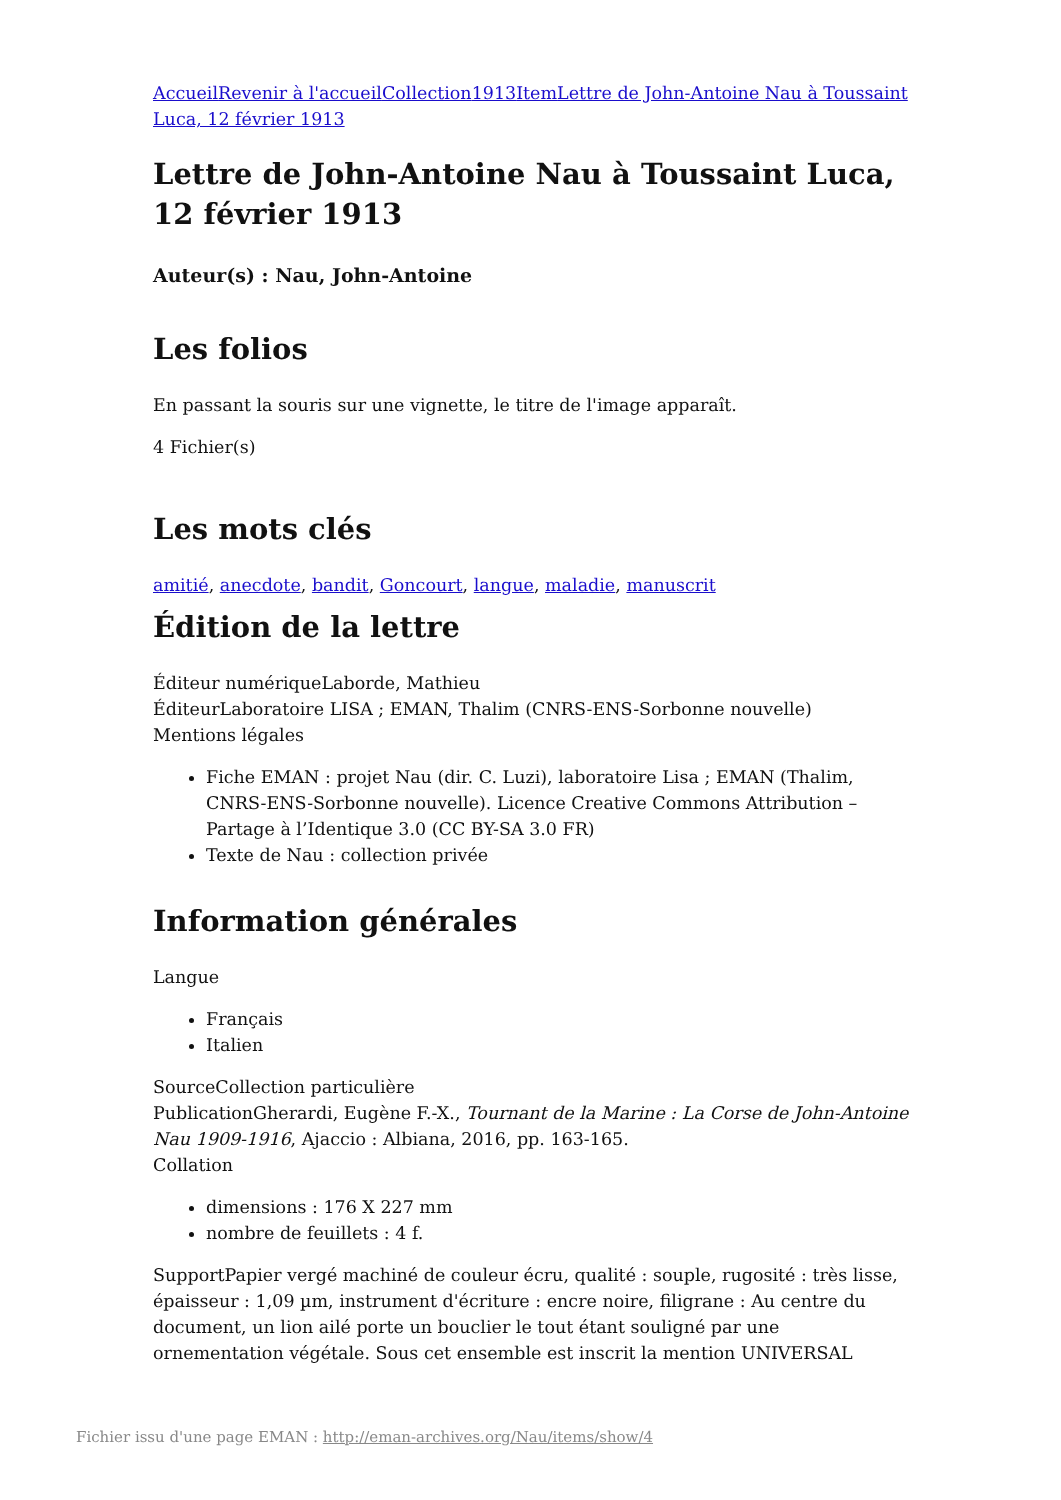Accueil Revenir à l'accueil Collection 1913 Item Lettre de John-Antoine Nau à Toussaint Luca, 12 février 1913
Lettre de John-Antoine Nau à Toussaint Luca, 12 février 1913
Auteur(s) : Nau, John-Antoine
Les folios
En passant la souris sur une vignette, le titre de l'image apparaît.
4 Fichier(s)
Les mots clés
amitié, anecdote, bandit, Goncourt, langue, maladie, manuscrit
Édition de la lettre
Éditeur numériqueLaborde, Mathieu
ÉditeurLaboratoire LISA ; EMAN, Thalim (CNRS-ENS-Sorbonne nouvelle)
Mentions légales
Fiche EMAN : projet Nau (dir. C. Luzi), laboratoire Lisa ; EMAN (Thalim, CNRS-ENS-Sorbonne nouvelle). Licence Creative Commons Attribution – Partage à l’Identique 3.0 (CC BY-SA 3.0 FR)
Texte de Nau : collection privée
Information générales
Langue
Français
Italien
SourceCollection particulière
PublicationGherardi, Eugène F.-X., Tournant de la Marine : La Corse de John-Antoine Nau 1909-1916, Ajaccio : Albiana, 2016, pp. 163-165.
Collation
dimensions : 176 X 227 mm
nombre de feuillets : 4 f.
SupportPapier vergé machiné de couleur écru, qualité : souple, rugosité : très lisse, épaisseur : 1,09 µm, instrument d'écriture : encre noire, filigrane : Au centre du document, un lion ailé porte un bouclier le tout étant souligné par une ornementation végétale. Sous cet ensemble est inscrit la mention UNIVERSAL
Fichier issu d'une page EMAN : http://eman-archives.org/Nau/items/show/4